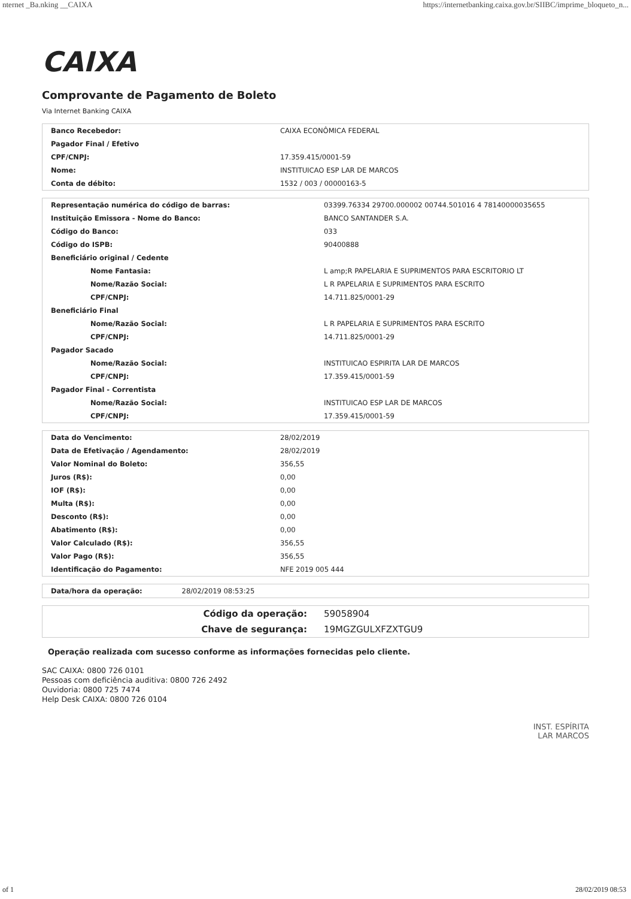nternet _Ba.nking __CAIXA https://internetbanking.caixa.gov.br/SIIBC/imprime_bloqueto_n...
CAIXA
Comprovante de Pagamento de Boleto
Via Internet Banking CAIXA
| Banco Recebedor: | CAIXA ECONÔMICA FEDERAL |
| Pagador Final / Efetivo | |
| CPF/CNPJ: | 17.359.415/0001-59 |
| Nome: | INSTITUICAO ESP LAR DE MARCOS |
| Conta de débito: | 1532 / 003 / 00000163-5 |
| Representação numérica do código de barras: | 03399.76334 29700.000002 00744.501016 4 78140000035655 |
| Instituição Emissora - Nome do Banco: | BANCO SANTANDER S.A. |
| Código do Banco: | 033 |
| Código do ISPB: | 90400888 |
| Beneficiário original / Cedente | |
| Nome Fantasia: | L amp;R PAPELARIA E SUPRIMENTOS PARA ESCRITORIO LT |
| Nome/Razão Social: | L R PAPELARIA E SUPRIMENTOS PARA ESCRITO |
| CPF/CNPJ: | 14.711.825/0001-29 |
| Beneficiário Final | |
| Nome/Razão Social: | L R PAPELARIA E SUPRIMENTOS PARA ESCRITO |
| CPF/CNPJ: | 14.711.825/0001-29 |
| Pagador Sacado | |
| Nome/Razão Social: | INSTITUICAO ESPIRITA LAR DE MARCOS |
| CPF/CNPJ: | 17.359.415/0001-59 |
| Pagador Final - Correntista | |
| Nome/Razão Social: | INSTITUICAO ESP LAR DE MARCOS |
| CPF/CNPJ: | 17.359.415/0001-59 |
| Data do Vencimento: | 28/02/2019 |
| Data de Efetivação / Agendamento: | 28/02/2019 |
| Valor Nominal do Boleto: | 356,55 |
| Juros (R$): | 0,00 |
| IOF (R$): | 0,00 |
| Multa (R$): | 0,00 |
| Desconto (R$): | 0,00 |
| Abatimento (R$): | 0,00 |
| Valor Calculado (R$): | 356,55 |
| Valor Pago (R$): | 356,55 |
| Identificação do Pagamento: | NFE 2019 005 444 |
| Data/hora da operação: | 28/02/2019 08:53:25 |
| Código da operação: | 59058904 |
| Chave de segurança: | 19MGZGULXFZXTGU9 |
Operação realizada com sucesso conforme as informações fornecidas pelo cliente.
SAC CAIXA: 0800 726 0101
Pessoas com deficiência auditiva: 0800 726 2492
Ouvidoria: 0800 725 7474
Help Desk CAIXA: 0800 726 0104
INST. ESPÍRITA
LAR MARCOS
of 1 28/02/2019 08:53